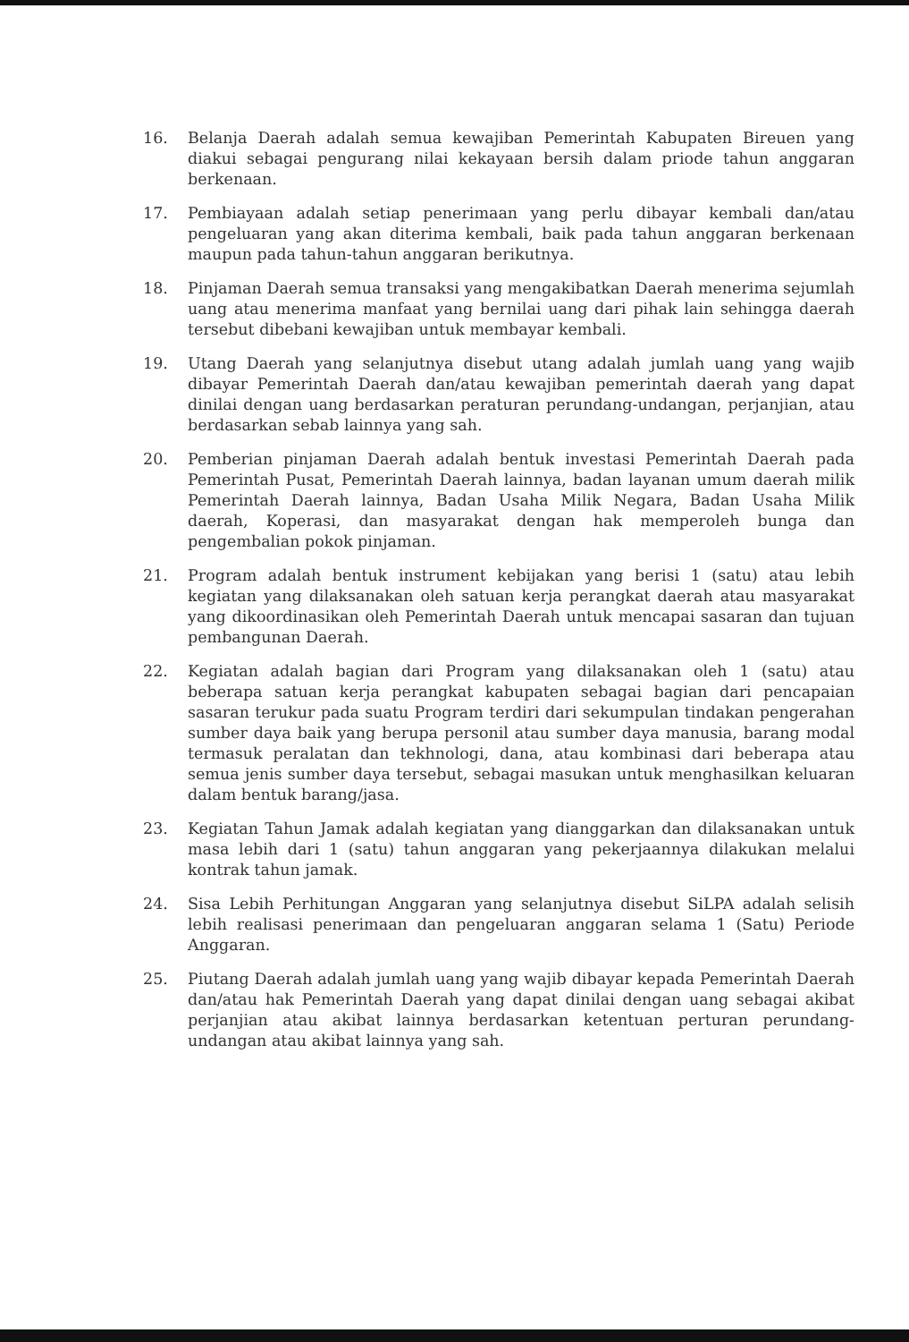16. Belanja Daerah adalah semua kewajiban Pemerintah Kabupaten Bireuen yang diakui sebagai pengurang nilai kekayaan bersih dalam priode tahun anggaran berkenaan.
17. Pembiayaan adalah setiap penerimaan yang perlu dibayar kembali dan/atau pengeluaran yang akan diterima kembali, baik pada tahun anggaran berkenaan maupun pada tahun-tahun anggaran berikutnya.
18. Pinjaman Daerah semua transaksi yang mengakibatkan Daerah menerima sejumlah uang atau menerima manfaat yang bernilai uang dari pihak lain sehingga daerah tersebut dibebani kewajiban untuk membayar kembali.
19. Utang Daerah yang selanjutnya disebut utang adalah jumlah uang yang wajib dibayar Pemerintah Daerah dan/atau kewajiban pemerintah daerah yang dapat dinilai dengan uang berdasarkan peraturan perundang-undangan, perjanjian, atau berdasarkan sebab lainnya yang sah.
20. Pemberian pinjaman Daerah adalah bentuk investasi Pemerintah Daerah pada Pemerintah Pusat, Pemerintah Daerah lainnya, badan layanan umum daerah milik Pemerintah Daerah lainnya, Badan Usaha Milik Negara, Badan Usaha Milik daerah, Koperasi, dan masyarakat dengan hak memperoleh bunga dan pengembalian pokok pinjaman.
21. Program adalah bentuk instrument kebijakan yang berisi 1 (satu) atau lebih kegiatan yang dilaksanakan oleh satuan kerja perangkat daerah atau masyarakat yang dikoordinasikan oleh Pemerintah Daerah untuk mencapai sasaran dan tujuan pembangunan Daerah.
22. Kegiatan adalah bagian dari Program yang dilaksanakan oleh 1 (satu) atau beberapa satuan kerja perangkat kabupaten sebagai bagian dari pencapaian sasaran terukur pada suatu Program terdiri dari sekumpulan tindakan pengerahan sumber daya baik yang berupa personil atau sumber daya manusia, barang modal termasuk peralatan dan tekhnologi, dana, atau kombinasi dari beberapa atau semua jenis sumber daya tersebut, sebagai masukan untuk menghasilkan keluaran dalam bentuk barang/jasa.
23. Kegiatan Tahun Jamak adalah kegiatan yang dianggarkan dan dilaksanakan untuk masa lebih dari 1 (satu) tahun anggaran yang pekerjaannya dilakukan melalui kontrak tahun jamak.
24. Sisa Lebih Perhitungan Anggaran yang selanjutnya disebut SiLPA adalah selisih lebih realisasi penerimaan dan pengeluaran anggaran selama 1 (Satu) Periode Anggaran.
25. Piutang Daerah adalah jumlah uang yang wajib dibayar kepada Pemerintah Daerah dan/atau hak Pemerintah Daerah yang dapat dinilai dengan uang sebagai akibat perjanjian atau akibat lainnya berdasarkan ketentuan perturan perundang-undangan atau akibat lainnya yang sah.